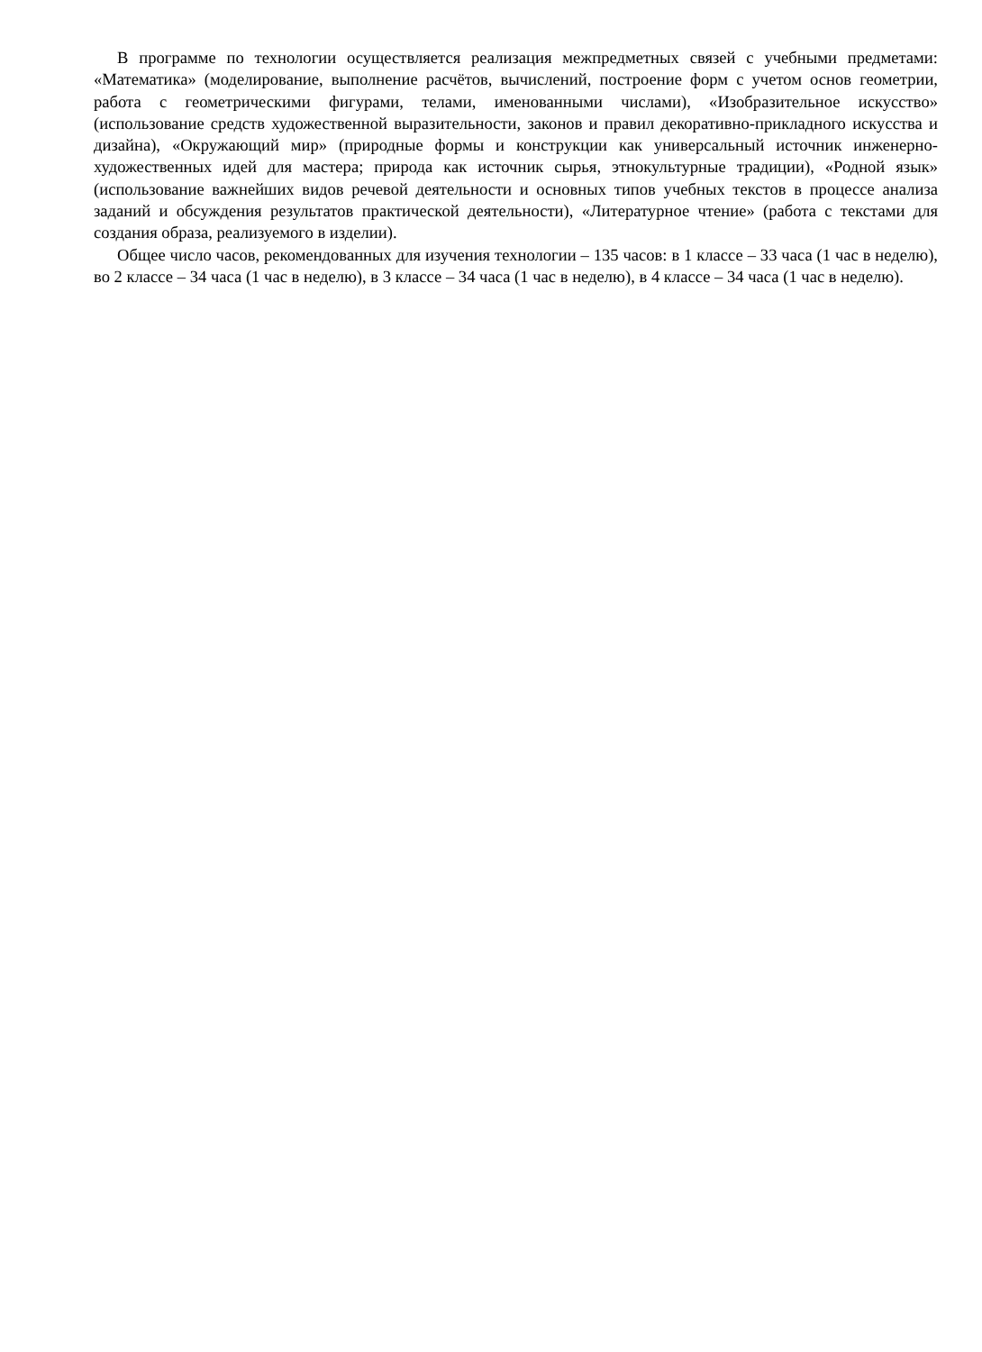В программе по технологии осуществляется реализация межпредметных связей с учебными предметами: «Математика» (моделирование, выполнение расчётов, вычислений, построение форм с учетом основ геометрии, работа с геометрическими фигурами, телами, именованными числами), «Изобразительное искусство» (использование средств художественной выразительности, законов и правил декоративно-прикладного искусства и дизайна), «Окружающий мир» (природные формы и конструкции как универсальный источник инженерно-художественных идей для мастера; природа как источник сырья, этнокультурные традиции), «Родной язык» (использование важнейших видов речевой деятельности и основных типов учебных текстов в процессе анализа заданий и обсуждения результатов практической деятельности), «Литературное чтение» (работа с текстами для создания образа, реализуемого в изделии).
Общее число часов, рекомендованных для изучения технологии – 135 часов: в 1 классе – 33 часа (1 час в неделю), во 2 классе – 34 часа (1 час в неделю), в 3 классе – 34 часа (1 час в неделю), в 4 классе – 34 часа (1 час в неделю).